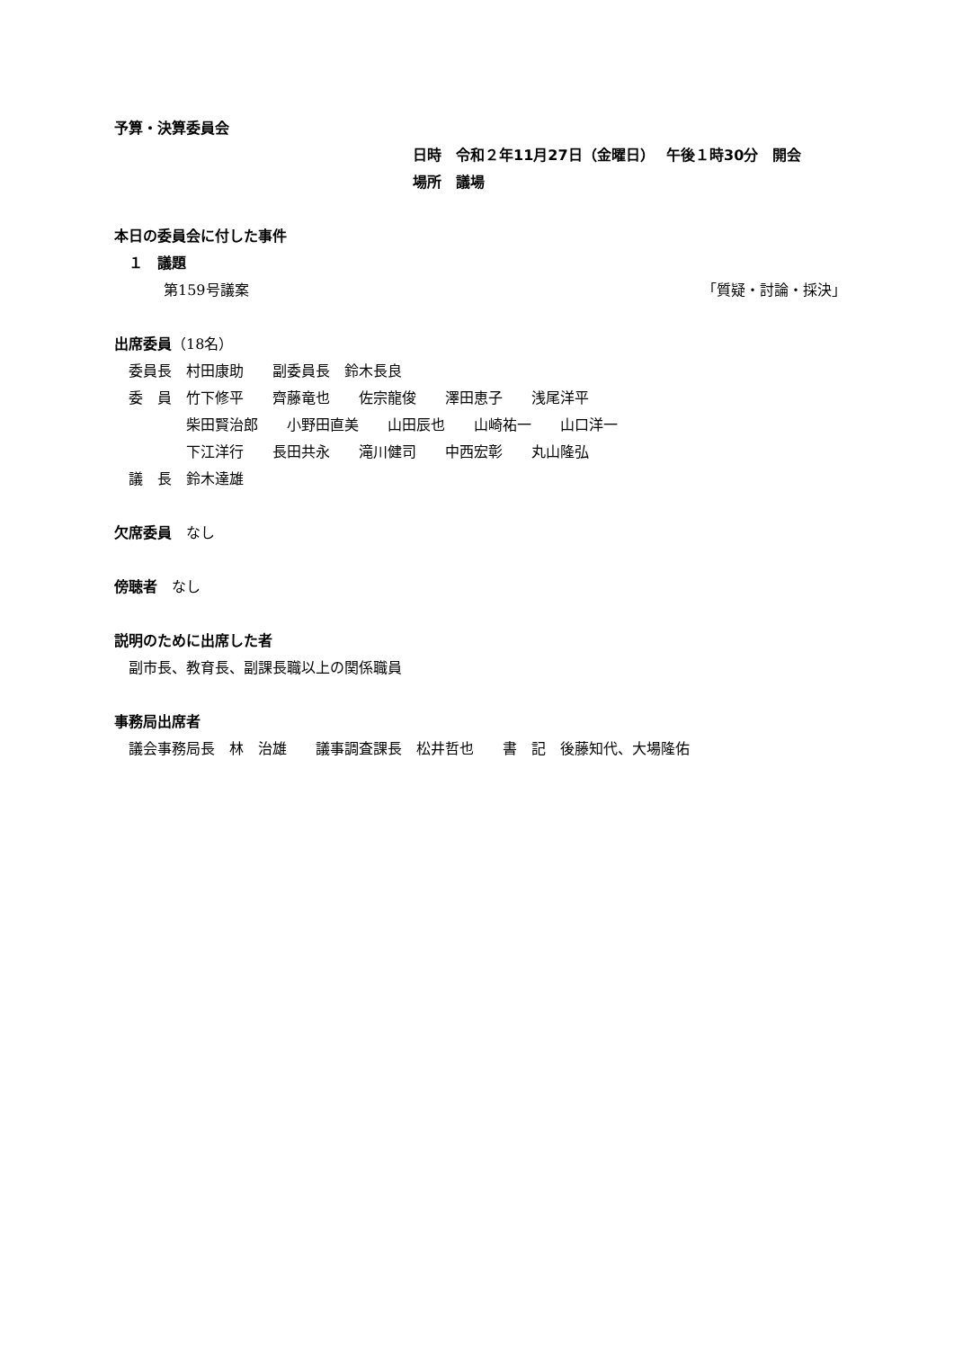予算・決算委員会
日時　令和２年11月27日（金曜日）　 午後１時30分　開会
場所　議場
本日の委員会に付した事件
　１　議題
第159号議案 「質疑・討論・採決」
出席委員（18名）
　委員長　村田康助　　副委員長　鈴木長良
　委　員　竹下修平　　齊藤竜也　　佐宗龍俊　　澤田恵子　　浅尾洋平
　　　　　柴田賢治郎　　小野田直美　　山田辰也　　山崎祐一　　山口洋一
　　　　　下江洋行　　長田共永　　滝川健司　　中西宏彰　　丸山隆弘
　議　長　鈴木達雄
欠席委員　なし
傍聴者　なし
説明のために出席した者
　副市長、教育長、副課長職以上の関係職員
事務局出席者
　議会事務局長　林　治雄　　議事調査課長　松井哲也　　書　記　後藤知代、大場隆佑